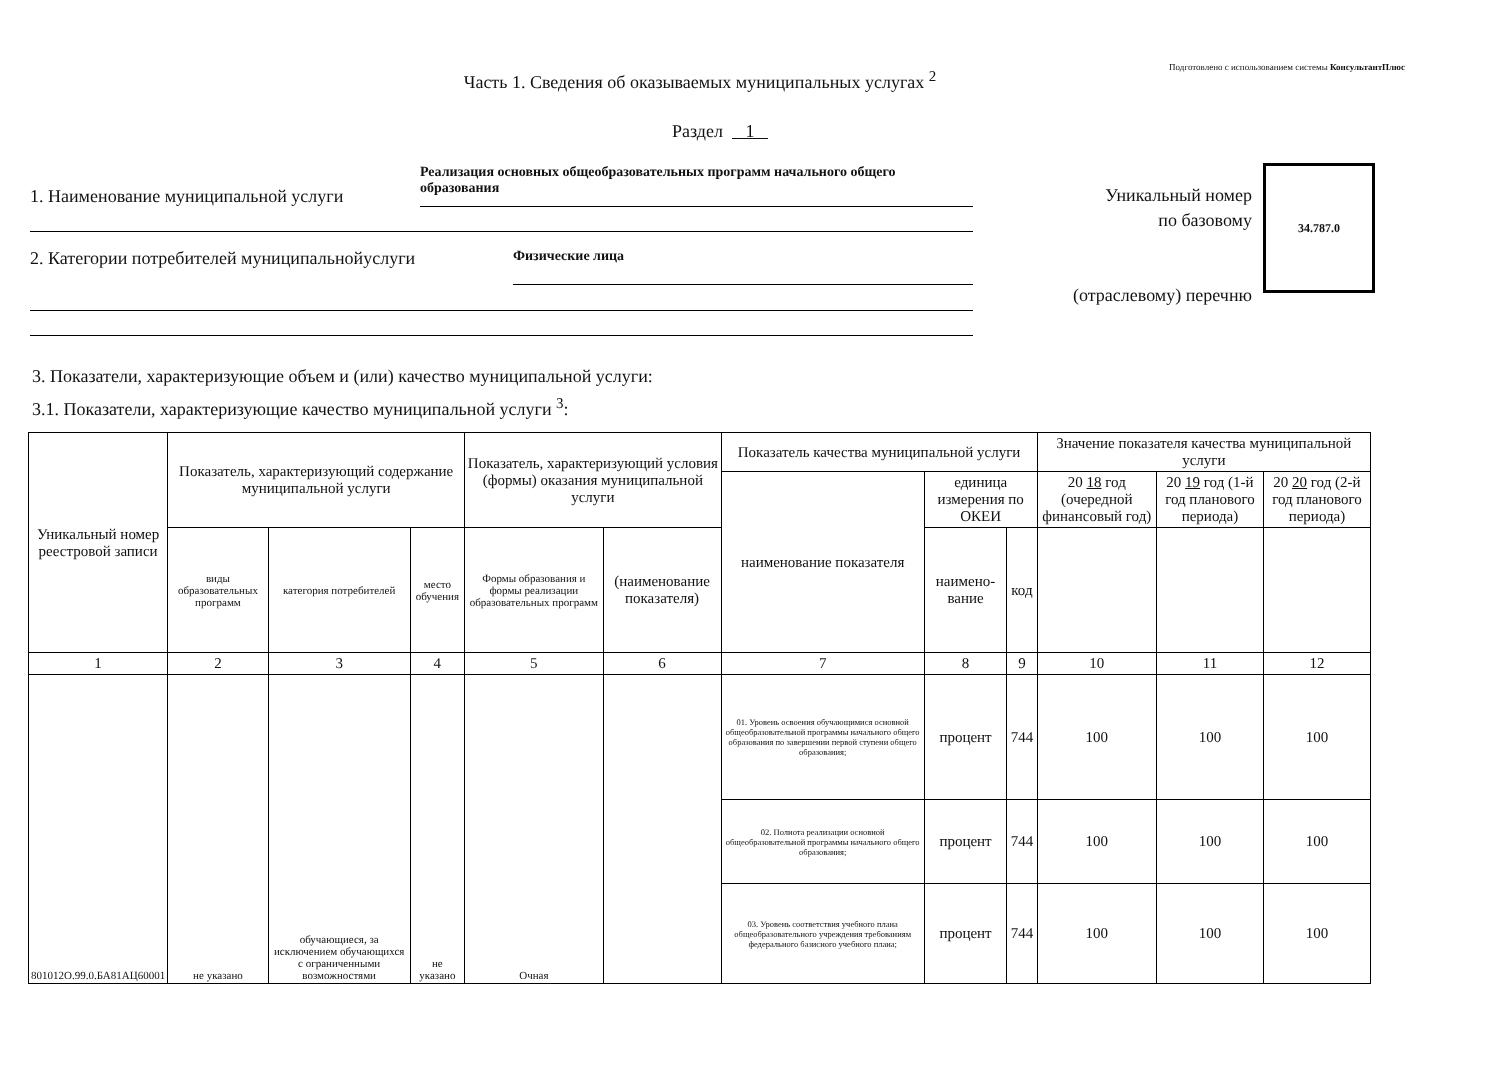Подготовлено с использованием системы КонсультантПлюс
Часть 1. Сведения об оказываемых муниципальных услугах <sup>2</sup>
Раздел 1
1. Наименование муниципальной услуги
Реализация основных общеобразовательных программ начального общего образования
2. Категории потребителей муниципальнойуслуги
Физические лица
Уникальный номер
по базовому
(отраслевому) перечню
34.787.0
3. Показатели, характеризующие объем и (или) качество муниципальной услуги:
3.1. Показатели, характеризующие качество муниципальной услуги <sup>3</sup>:
| Уникальный номер реестровой записи | Показатель, характеризующий содержание муниципальной услуги | | | Показатель, характеризующий условия (формы) оказания муниципальной услуги | | Показатель качества муниципальной услуги | | | Значение показателя качества муниципальной услуги | | |
| --- | --- | --- | --- | --- | --- | --- | --- | --- | --- | --- | --- |
| | | | | | | наименование показателя | единица измерения по ОКЕИ | | 20 18 год (очередной финансовый год) | 20 19 год (1-й год планового периода) | 20 20 год (2-й год планового периода) |
| | виды образовательных программ | категория потребителей | место обучения | Формы образования и формы реализации образовательных программ | (наименование показателя) | | наимено-вание | код | | | |
| 1 | 2 | 3 | 4 | 5 | 6 | 7 | 8 | 9 | 10 | 11 | 12 |
| 801012О.99.0.БА81АЦ60001 | не указано | обучающиеся, за исключением обучающихся с ограниченными возможностями | не указано | Очная | | 01. Уровень освоения обучающимися основной общеобразовательной программы начального общего образования по завершении первой ступени общего образования; | процент | 744 | 100 | 100 | 100 |
| | | | | | | 02. Полнота реализации основной общеобразовательной программы начального общего образования; | процент | 744 | 100 | 100 | 100 |
| | | | | | | 03. Уровень соответствия учебного плана общеобразовательного учреждения требованиям федерального базисного учебного плана; | процент | 744 | 100 | 100 | 100 |